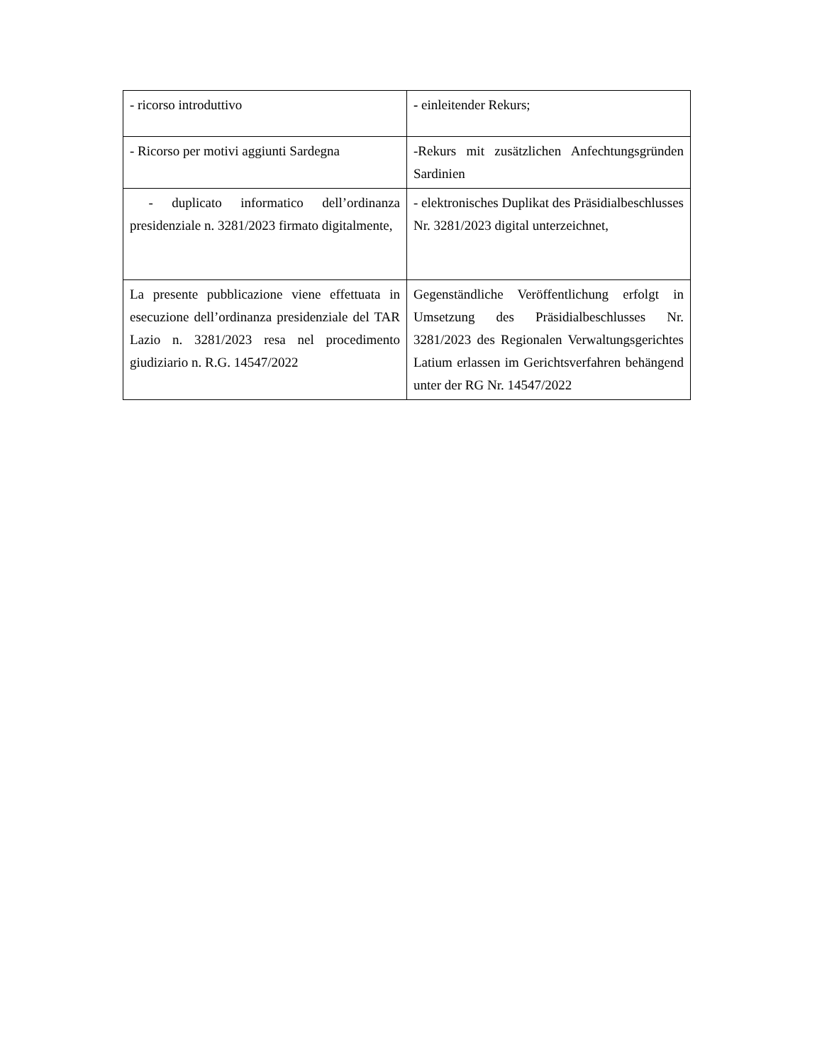| - ricorso introduttivo | - einleitender Rekurs; |
| - Ricorso per motivi aggiunti Sardegna | -Rekurs mit zusätzlichen Anfechtungsgründen Sardinien |
| - duplicato informatico dell’ordinanza presidenziale n. 3281/2023 firmato digitalmente, | - elektronisches Duplikat des Präsidialbeschlusses Nr. 3281/2023 digital unterzeichnet, |
| La presente pubblicazione viene effettuata in esecuzione dell’ordinanza presidenziale del TAR Lazio n. 3281/2023 resa nel procedimento giudiziario n. R.G. 14547/2022 | Gegenständliche Veröffentlichung erfolgt in Umsetzung des Präsidialbeschlusses Nr. 3281/2023 des Regionalen Verwaltungsgerichtes Latium erlassen im Gerichtsverfahren behängend unter der RG Nr. 14547/2022 |